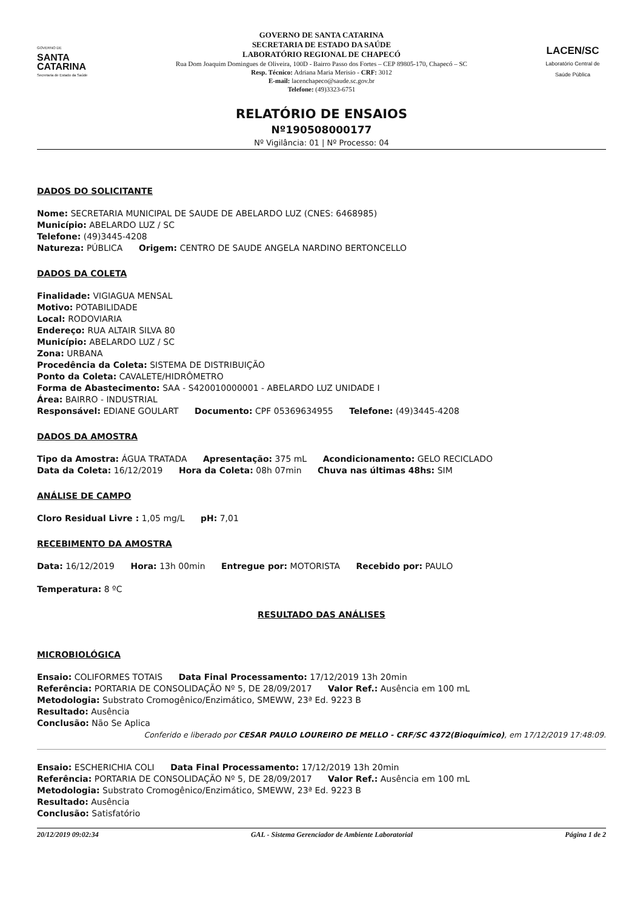GOVERNO DE
SANTA
CATARINA
Secretaria de Estado da Saúde
GOVERNO DE SANTA CATARINA
SECRETARIA DE ESTADO DA SAÚDE
LABORATÓRIO REGIONAL DE CHAPECÓ
Rua Dom Joaquim Domingues de Oliveira, 100D - Bairro Passo dos Fortes – CEP 89805-170, Chapecó – SC
Resp. Técnico: Adriana Maria Merisio - CRF: 3012
E-mail: lacenchapeco@saude.sc.gov.br
Telefone: (49)3323-6751
LACEN/SC
Laboratório Central de Saúde Pública
RELATÓRIO DE ENSAIOS
Nº190508000177
Nº Vigilância: 01 | Nº Processo: 04
DADOS DO SOLICITANTE
Nome: SECRETARIA MUNICIPAL DE SAUDE DE ABELARDO LUZ (CNES: 6468985)
Município: ABELARDO LUZ / SC
Telefone: (49)3445-4208
Natureza: PÚBLICA Origem: CENTRO DE SAUDE ANGELA NARDINO BERTONCELLO
DADOS DA COLETA
Finalidade: VIGIAGUA MENSAL
Motivo: POTABILIDADE
Local: RODOVIARIA
Endereço: RUA ALTAIR SILVA 80
Município: ABELARDO LUZ / SC
Zona: URBANA
Procedência da Coleta: SISTEMA DE DISTRIBUIÇÃO
Ponto da Coleta: CAVALETE/HIDRÔMETRO
Forma de Abastecimento: SAA - S420010000001 - ABELARDO LUZ UNIDADE I
Área: BAIRRO - INDUSTRIAL
Responsável: EDIANE GOULART Documento: CPF 05369634955 Telefone: (49)3445-4208
DADOS DA AMOSTRA
Tipo da Amostra: ÁGUA TRATADA Apresentação: 375 mL Acondicionamento: GELO RECICLADO
Data da Coleta: 16/12/2019 Hora da Coleta: 08h 07min Chuva nas últimas 48hs: SIM
ANÁLISE DE CAMPO
Cloro Residual Livre : 1,05 mg/L pH: 7,01
RECEBIMENTO DA AMOSTRA
Data: 16/12/2019 Hora: 13h 00min Entregue por: MOTORISTA Recebido por: PAULO
Temperatura: 8 ºC
RESULTADO DAS ANÁLISES
MICROBIOLÓGICA
Ensaio: COLIFORMES TOTAIS Data Final Processamento: 17/12/2019 13h 20min
Referência: PORTARIA DE CONSOLIDAÇÃO Nº 5, DE 28/09/2017 Valor Ref.: Ausência em 100 mL
Metodologia: Substrato Cromogênico/Enzimático, SMEWW, 23ª Ed. 9223 B
Resultado: Ausência
Conclusão: Não Se Aplica
Conferido e liberado por CESAR PAULO LOUREIRO DE MELLO - CRF/SC 4372(Bioquímico), em 17/12/2019 17:48:09.
Ensaio: ESCHERICHIA COLI Data Final Processamento: 17/12/2019 13h 20min
Referência: PORTARIA DE CONSOLIDAÇÃO Nº 5, DE 28/09/2017 Valor Ref.: Ausência em 100 mL
Metodologia: Substrato Cromogênico/Enzimático, SMEWW, 23ª Ed. 9223 B
Resultado: Ausência
Conclusão: Satisfatório
20/12/2019 09:02:34 GAL - Sistema Gerenciador de Ambiente Laboratorial Página 1 de 2